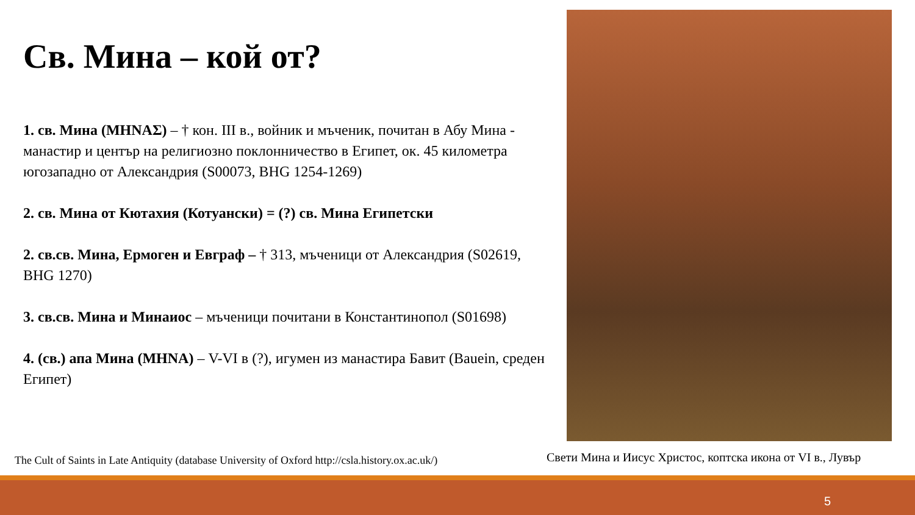Св. Мина – кой от?
1. св. Мина (ΜΗΝΑΣ) – † кон. III в., войник и мъченик, почитан в Абу Мина - манастир и център на религиозно поклонничество в Египет, ок. 45 километра югозападно от Александрия (S00073, BHG 1254-1269)
2. св. Мина от Кютахия (Котуански) = (?) св. Мина Египетски
2. св.св. Мина, Ермоген и Евграф – † 313, мъченици от Александрия (S02619, BHG 1270)
3. св.св. Мина и Минаиос – мъченици почитани в Константинопол (S01698)
4. (св.) апа Мина (ΜΗΝΑ) – V-VI в (?), игумен из манастира Бавит (Bauein, среден Египет)
The Cult of Saints in Late Antiquity (database University of Oxford http://csla.history.ox.ac.uk/)
Свети Мина и Иисус Христос, коптска икона от VI в., Лувър
5